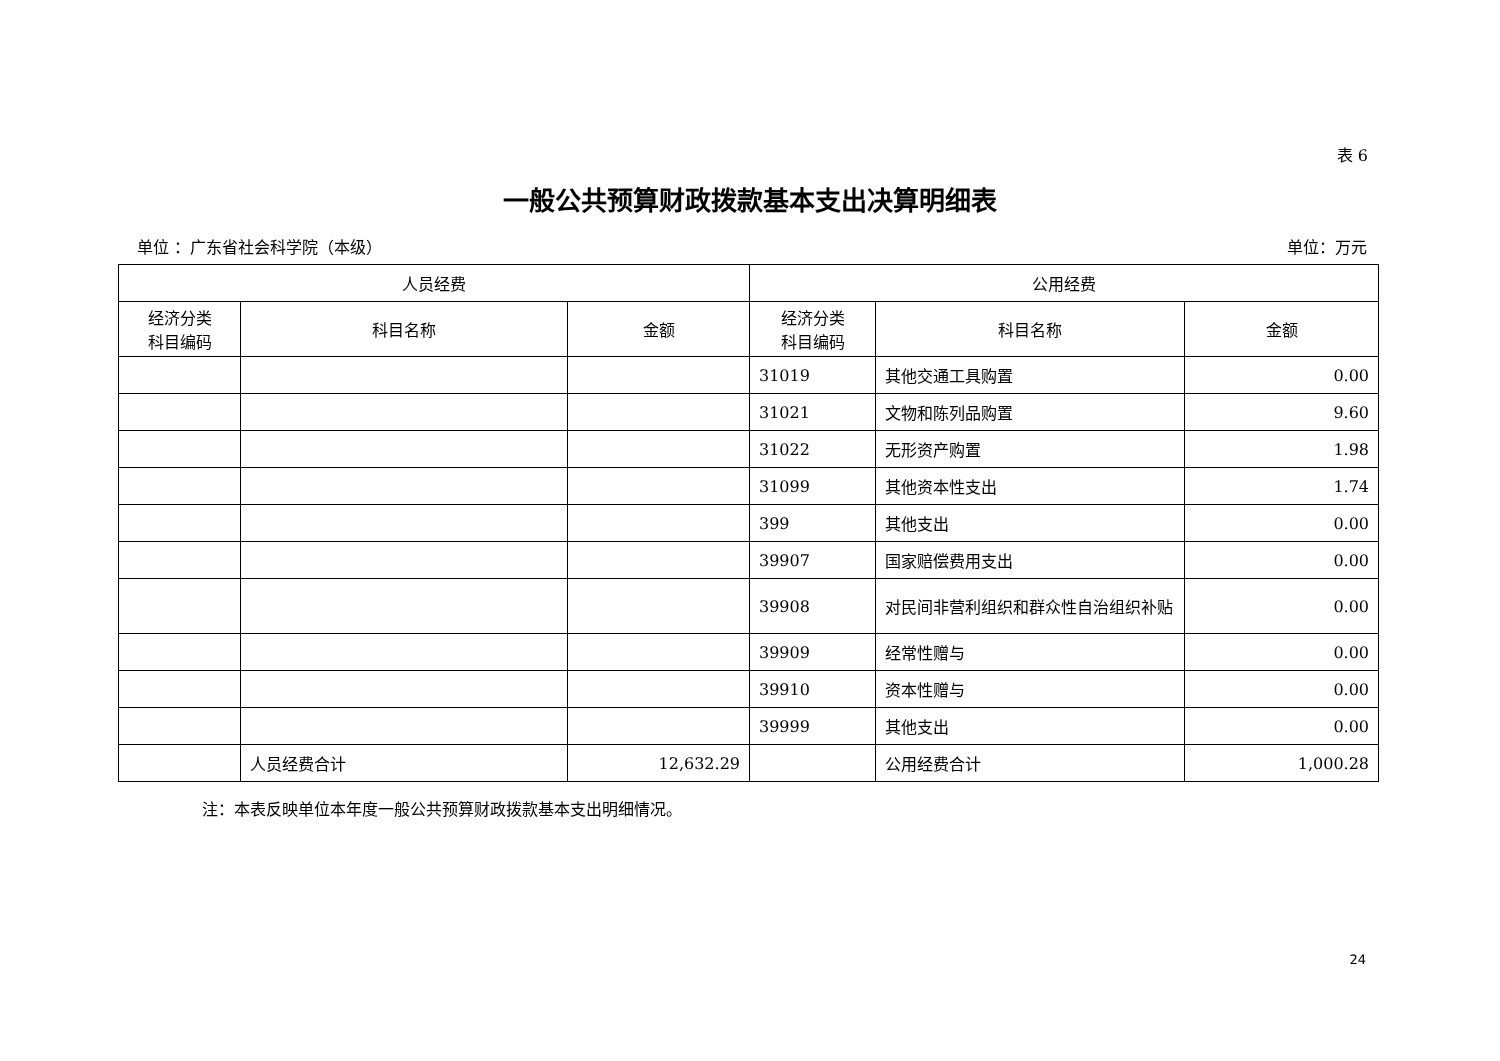表 6
一般公共预算财政拨款基本支出决算明细表
单位 ：广东省社会科学院（本级） 单位：万元
| 人员经费 | | | 公用经费 | | |
| --- | --- | --- | --- | --- | --- |
| 经济分类 科目编码 | 科目名称 | 金额 | 经济分类 科目编码 | 科目名称 | 金额 |
| | | | 31019 | 其他交通工具购置 | 0.00 |
| | | | 31021 | 文物和陈列品购置 | 9.60 |
| | | | 31022 | 无形资产购置 | 1.98 |
| | | | 31099 | 其他资本性支出 | 1.74 |
| | | | 399 | 其他支出 | 0.00 |
| | | | 39907 | 国家赔偿费用支出 | 0.00 |
| | | | 39908 | 对民间非营利组织和群众性自治组织补贴 | 0.00 |
| | | | 39909 | 经常性赠与 | 0.00 |
| | | | 39910 | 资本性赠与 | 0.00 |
| | | | 39999 | 其他支出 | 0.00 |
| | 人员经费合计 | 12,632.29 | | 公用经费合计 | 1,000.28 |
注：本表反映单位本年度一般公共预算财政拨款基本支出明细情况。
24